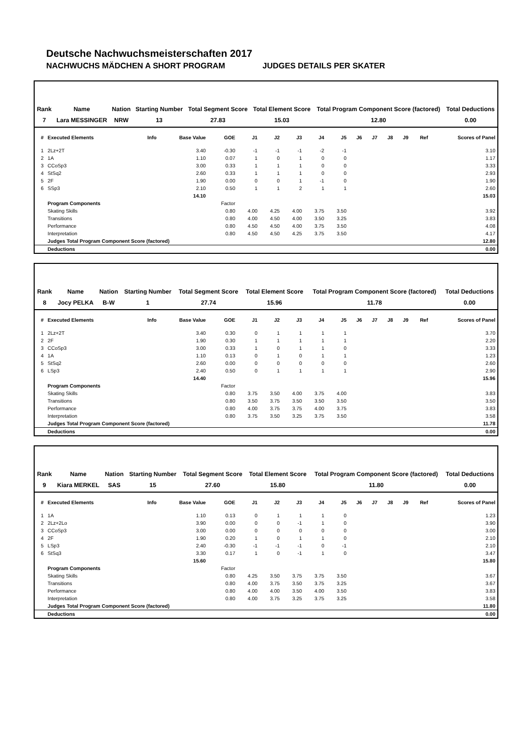Deutsche Nachwuchsmeisterschaften 2017
NACHWUCHS MÄDCHEN A SHORT PROGRAM JUDGES DETAILS PER SKATER
| Rank | Name | Nation | Starting Number | Total Segment Score | Total Element Score | Total Program Component Score (factored) | Total Deductions |
| --- | --- | --- | --- | --- | --- | --- | --- |
| 7 | Lara MESSINGER | NRW | 13 | 27.83 | 15.03 | 12.80 | 0.00 |
| # | Executed Elements | Info | Base Value | GOE | J1 | J2 | J3 | J4 | J5 | J6 | J7 | J8 | J9 | Ref | Scores of Panel |
| --- | --- | --- | --- | --- | --- | --- | --- | --- | --- | --- | --- | --- | --- | --- | --- |
| 1 | 2Lz+2T | | 3.40 | -0.30 | -1 | -1 | -1 | -2 | -1 | | | | | | 3.10 |
| 2 | 1A | | 1.10 | 0.07 | 1 | 0 | 1 | 0 | 0 | | | | | | 1.17 |
| 3 | CCoSp3 | | 3.00 | 0.33 | 1 | 1 | 1 | 0 | 0 | | | | | | 3.33 |
| 4 | StSq2 | | 2.60 | 0.33 | 1 | 1 | 1 | 0 | 0 | | | | | | 2.93 |
| 5 | 2F | | 1.90 | 0.00 | 0 | 0 | 1 | -1 | 0 | | | | | | 1.90 |
| 6 | SSp3 | | 2.10 | 0.50 | 1 | 1 | 2 | 1 | 1 | | | | | | 2.60 |
| | | | 14.10 | | | | | | | | | | | | 15.03 |
| | Program Components | | | Factor | | | | | | | | | | | |
| | Skating Skills | | | 0.80 | 4.00 | 4.25 | 4.00 | 3.75 | 3.50 | | | | | | 3.92 |
| | Transitions | | | 0.80 | 4.00 | 4.50 | 4.00 | 3.50 | 3.25 | | | | | | 3.83 |
| | Performance | | | 0.80 | 4.50 | 4.50 | 4.00 | 3.75 | 3.50 | | | | | | 4.08 |
| | Interpretation | | | 0.80 | 4.50 | 4.50 | 4.25 | 3.75 | 3.50 | | | | | | 4.17 |
| | Judges Total Program Component Score (factored) | | | | | | | | | | | | | | 12.80 |
| | Deductions | | | | | | | | | | | | | | 0.00 |
| Rank | Name | Nation | Starting Number | Total Segment Score | Total Element Score | Total Program Component Score (factored) | Total Deductions |
| --- | --- | --- | --- | --- | --- | --- | --- |
| 8 | Jocy PELKA | B-W | 1 | 27.74 | 15.96 | 11.78 | 0.00 |
| # | Executed Elements | Info | Base Value | GOE | J1 | J2 | J3 | J4 | J5 | J6 | J7 | J8 | J9 | Ref | Scores of Panel |
| --- | --- | --- | --- | --- | --- | --- | --- | --- | --- | --- | --- | --- | --- | --- | --- |
| 1 | 2Lz+2T | | 3.40 | 0.30 | 0 | 1 | 1 | 1 | 1 | | | | | | 3.70 |
| 2 | 2F | | 1.90 | 0.30 | 1 | 1 | 1 | 1 | 1 | | | | | | 2.20 |
| 3 | CCoSp3 | | 3.00 | 0.33 | 1 | 0 | 1 | 1 | 0 | | | | | | 3.33 |
| 4 | 1A | | 1.10 | 0.13 | 0 | 1 | 0 | 1 | 1 | | | | | | 1.23 |
| 5 | StSq2 | | 2.60 | 0.00 | 0 | 0 | 0 | 0 | 0 | | | | | | 2.60 |
| 6 | LSp3 | | 2.40 | 0.50 | 0 | 1 | 1 | 1 | 1 | | | | | | 2.90 |
| | | | 14.40 | | | | | | | | | | | | 15.96 |
| | Program Components | | | Factor | | | | | | | | | | | |
| | Skating Skills | | | 0.80 | 3.75 | 3.50 | 4.00 | 3.75 | 4.00 | | | | | | 3.83 |
| | Transitions | | | 0.80 | 3.50 | 3.75 | 3.50 | 3.50 | 3.50 | | | | | | 3.50 |
| | Performance | | | 0.80 | 4.00 | 3.75 | 3.75 | 4.00 | 3.75 | | | | | | 3.83 |
| | Interpretation | | | 0.80 | 3.75 | 3.50 | 3.25 | 3.75 | 3.50 | | | | | | 3.58 |
| | Judges Total Program Component Score (factored) | | | | | | | | | | | | | | 11.78 |
| | Deductions | | | | | | | | | | | | | | 0.00 |
| Rank | Name | Nation | Starting Number | Total Segment Score | Total Element Score | Total Program Component Score (factored) | Total Deductions |
| --- | --- | --- | --- | --- | --- | --- | --- |
| 9 | Kiara MERKEL | SAS | 15 | 27.60 | 15.80 | 11.80 | 0.00 |
| # | Executed Elements | Info | Base Value | GOE | J1 | J2 | J3 | J4 | J5 | J6 | J7 | J8 | J9 | Ref | Scores of Panel |
| --- | --- | --- | --- | --- | --- | --- | --- | --- | --- | --- | --- | --- | --- | --- | --- |
| 1 | 1A | | 1.10 | 0.13 | 0 | 1 | 1 | 1 | 0 | | | | | | 1.23 |
| 2 | 2Lz+2Lo | | 3.90 | 0.00 | 0 | 0 | -1 | 1 | 0 | | | | | | 3.90 |
| 3 | CCoSp3 | | 3.00 | 0.00 | 0 | 0 | 0 | 0 | 0 | | | | | | 3.00 |
| 4 | 2F | | 1.90 | 0.20 | 1 | 0 | 1 | 1 | 0 | | | | | | 2.10 |
| 5 | LSp3 | | 2.40 | -0.30 | -1 | -1 | -1 | 0 | -1 | | | | | | 2.10 |
| 6 | StSq3 | | 3.30 | 0.17 | 1 | 0 | -1 | 1 | 0 | | | | | | 3.47 |
| | | | 15.60 | | | | | | | | | | | | 15.80 |
| | Program Components | | | Factor | | | | | | | | | | | |
| | Skating Skills | | | 0.80 | 4.25 | 3.50 | 3.75 | 3.75 | 3.50 | | | | | | 3.67 |
| | Transitions | | | 0.80 | 4.00 | 3.75 | 3.50 | 3.75 | 3.25 | | | | | | 3.67 |
| | Performance | | | 0.80 | 4.00 | 4.00 | 3.50 | 4.00 | 3.50 | | | | | | 3.83 |
| | Interpretation | | | 0.80 | 4.00 | 3.75 | 3.25 | 3.75 | 3.25 | | | | | | 3.58 |
| | Judges Total Program Component Score (factored) | | | | | | | | | | | | | | 11.80 |
| | Deductions | | | | | | | | | | | | | | 0.00 |